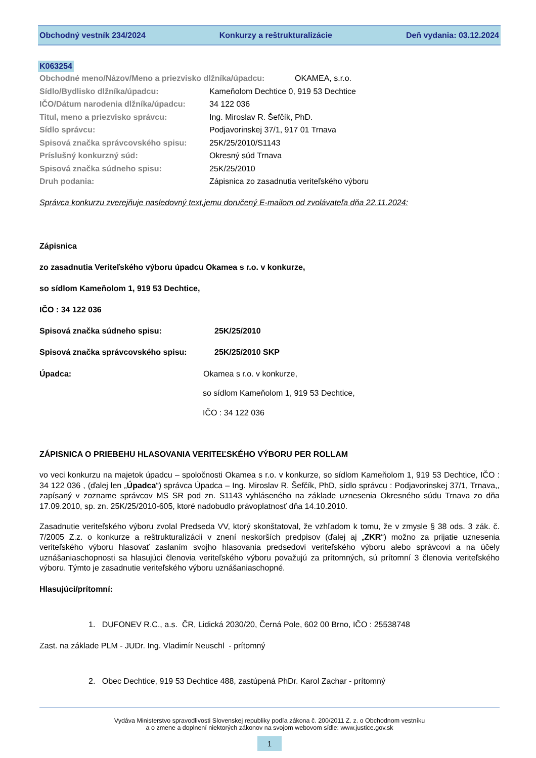Obchodný vestník 234/2024 Konkurzy a reštrukturalizácie Deň vydania: 03.12.2024
K063254
Obchodné meno/Názov/Meno a priezvisko dlžníka/úpadcu: OKAMEA, s.r.o.
Sídlo/Bydlisko dlžníka/úpadcu: Kameňolom Dechtice 0, 919 53 Dechtice
IČO/Dátum narodenia dlžníka/úpadcu: 34 122 036
Titul, meno a priezvisko správcu: Ing. Miroslav R. Šefčík, PhD.
Sídlo správcu: Podjavorinskej 37/1, 917 01 Trnava
Spisová značka správcovského spisu: 25K/25/2010/S1143
Príslušný konkurzný súd: Okresný súd Trnava
Spisová značka súdneho spisu: 25K/25/2010
Druh podania: Zápisnica zo zasadnutia veriteľského výboru
Správca konkurzu zverejňuje nasledovný text,jemu doručený E-mailom od zvolávateľa dňa 22.11.2024:
Zápisnica
zo zasadnutia Veriteľského výboru úpadcu Okamea s r.o. v konkurze,
so sídlom Kameňolom 1, 919 53 Dechtice,
IČO : 34 122 036
Spisová značka súdneho spisu: 25K/25/2010
Spisová značka správcovského spisu: 25K/25/2010 SKP
Úpadca: Okamea s r.o. v konkurze,
so sídlom Kameňolom 1, 919 53 Dechtice,
IČO : 34 122 036
ZÁPISNICA O PRIEBEHU HLASOVANIA VERITEĽSKÉHO VÝBORU PER ROLLAM
vo veci konkurzu na majetok úpadcu – spoločnosti Okamea s r.o. v konkurze, so sídlom Kameňolom 1, 919 53 Dechtice, IČO : 34 122 036 , (ďalej len „Úpadca“) správca Úpadca – Ing. Miroslav R. Šefčík, PhD, sídlo správcu : Podjavorinskej 37/1, Trnava,, zapísaný v zozname správcov MS SR pod zn. S1143 vyhláseného na základe uznesenia Okresného súdu Trnava zo dňa 17.09.2010, sp. zn. 25K/25/2010-605, ktoré nadobudlo právoplatnosť dňa 14.10.2010.
Zasadnutie veriteľského výboru zvolal Predseda VV, ktorý skonštatoval, že vzhľadom k tomu, že v zmysle § 38 ods. 3 zák. č. 7/2005 Z.z. o konkurze a reštrukturalizácii v znení neskorších predpisov (ďalej aj „ZKR“) možno za prijatie uznesenia veriteľského výboru hlasovať zaslaním svojho hlasovania predsedovi veriteľského výboru alebo správcovi a na účely uznášaniaschopnosti sa hlasujúci členovia veriteľského výboru považujú za prítomných, sú prítomní 3 členovia veriteľského výboru. Týmto je zasadnutie veriteľského výboru uznášaniaschopné.
Hlasujúci/prítomní:
1. DUFONEV R.C., a.s. ČR, Lidická 2030/20, Černá Pole, 602 00 Brno, IČO : 25538748
Zast. na základe PLM - JUDr. Ing. Vladimír Neuschl - prítomný
2. Obec Dechtice, 919 53 Dechtice 488, zastúpená PhDr. Karol Zachar - prítomný
Vydáva Ministerstvo spravodlivosti Slovenskej republiky podľa zákona č. 200/2011 Z. z. o Obchodnom vestníku
a o zmene a doplnení niektorých zákonov na svojom webovom sídle: www.justice.gov.sk
1